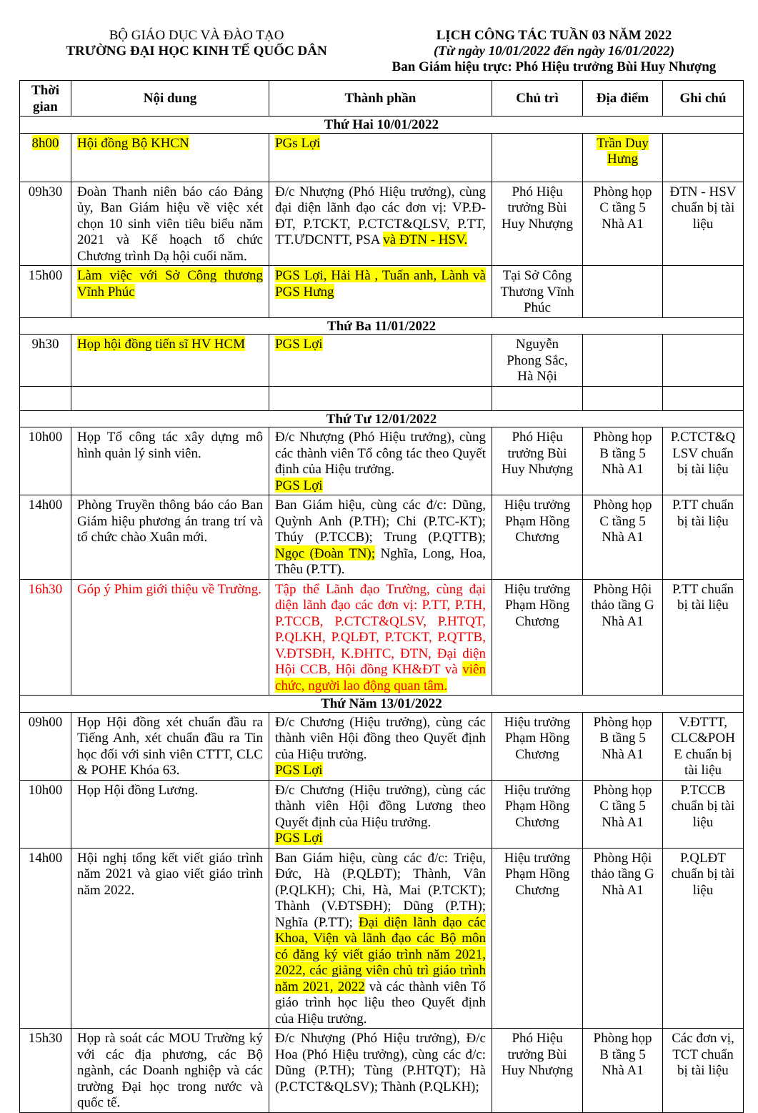BỘ GIÁO DỤC VÀ ĐÀO TẠO
TRƯỜNG ĐẠI HỌC KINH TẾ QUỐC DÂN
LỊCH CÔNG TÁC TUẦN 03 NĂM 2022
(Từ ngày 10/01/2022 đến ngày 16/01/2022)
Ban Giám hiệu trực: Phó Hiệu trưởng Bùi Huy Nhượng
| Thời gian | Nội dung | Thành phần | Chủ trì | Địa điểm | Ghi chú |
| --- | --- | --- | --- | --- | --- |
| Thứ Hai 10/01/2022 | | | | | |
| 8h00 | Hội đồng Bộ KHCN | PGs Lợi | | Trần Duy Hưng | |
| 09h30 | Đoàn Thanh niên báo cáo Đảng ủy, Ban Giám hiệu về việc xét chọn 10 sinh viên tiêu biểu năm 2021 và Kế hoạch tổ chức Chương trình Dạ hội cuối năm. | Đ/c Nhượng (Phó Hiệu trưởng), cùng đại diện lãnh đạo các đơn vị: VP.Đ-ĐT, P.TCKT, P.CTCT&QLSV, P.TT, TT.ƯDCNTT, PSA và ĐTN - HSV. | Phó Hiệu trưởng Bùi Huy Nhượng | Phòng họp C tầng 5 Nhà A1 | ĐTN - HSV chuẩn bị tài liệu |
| 15h00 | Làm việc với Sở Công thương Vĩnh Phúc | PGS Lợi, Hải Hà , Tuấn anh, Lành và PGS Hưng | Tại Sở Công Thương Vĩnh Phúc | | |
| Thứ Ba 11/01/2022 | | | | | |
| 9h30 | Họp hội đồng tiến sĩ HV HCM | PGS Lợi | Nguyễn Phong Sắc, Hà Nội | | |
| Thứ Tư 12/01/2022 | | | | | |
| 10h00 | Họp Tổ công tác xây dựng mô hình quản lý sinh viên. | Đ/c Nhượng (Phó Hiệu trưởng), cùng các thành viên Tổ công tác theo Quyết định của Hiệu trưởng. PGS Lợi | Phó Hiệu trưởng Bùi Huy Nhượng | Phòng họp B tầng 5 Nhà A1 | P.CTCT&Q LSV chuẩn bị tài liệu |
| 14h00 | Phòng Truyền thông báo cáo Ban Giám hiệu phương án trang trí và tổ chức chào Xuân mới. | Ban Giám hiệu, cùng các đ/c: Dũng, Quỳnh Anh (P.TH); Chi (P.TC-KT); Thúy (P.TCCB); Trung (P.QTTB); Ngọc (Đoàn TN); Nghĩa, Long, Hoa, Thêu (P.TT). | Hiệu trưởng Phạm Hồng Chương | Phòng họp C tầng 5 Nhà A1 | P.TT chuẩn bị tài liệu |
| 16h30 | Góp ý Phim giới thiệu về Trường. | Tập thể Lãnh đạo Trường, cùng đại diện lãnh đạo các đơn vị: P.TT, P.TH, P.TCCB, P.CTCT&QLSV, P.HTQT, P.QLKH, P.QLĐT, P.TCKT, P.QTTB, V.ĐTSĐH, K.ĐHTC, ĐTN, Đại diện Hội CCB, Hội đồng KH&ĐT và viên chức, người lao động quan tâm. | Hiệu trưởng Phạm Hồng Chương | Phòng Hội thảo tầng G Nhà A1 | P.TT chuẩn bị tài liệu |
| Thứ Năm 13/01/2022 | | | | | |
| 09h00 | Họp Hội đồng xét chuẩn đầu ra Tiếng Anh, xét chuẩn đầu ra Tin học đối với sinh viên CTTT, CLC & POHE Khóa 63. | Đ/c Chương (Hiệu trưởng), cùng các thành viên Hội đồng theo Quyết định của Hiệu trưởng. PGS Lợi | Hiệu trưởng Phạm Hồng Chương | Phòng họp B tầng 5 Nhà A1 | V.ĐTTT, CLC&POH E chuẩn bị tài liệu |
| 10h00 | Họp Hội đồng Lương. | Đ/c Chương (Hiệu trưởng), cùng các thành viên Hội đồng Lương theo Quyết định của Hiệu trưởng. PGS Lợi | Hiệu trưởng Phạm Hồng Chương | Phòng họp C tầng 5 Nhà A1 | P.TCCB chuẩn bị tài liệu |
| 14h00 | Hội nghị tổng kết viết giáo trình năm 2021 và giao viết giáo trình năm 2022. | Ban Giám hiệu, cùng các đ/c: Triệu, Đức, Hà (P.QLĐT); Thành, Vân (P.QLKH); Chi, Hà, Mai (P.TCKT); Thành (V.ĐTSĐH); Dũng (P.TH); Nghĩa (P.TT); Đại diện lãnh đạo các Khoa, Viện và lãnh đạo các Bộ môn có đăng ký viết giáo trình năm 2021, 2022, các giảng viên chủ trì giáo trình năm 2021, 2022 và các thành viên Tổ giáo trình học liệu theo Quyết định của Hiệu trưởng. | Hiệu trưởng Phạm Hồng Chương | Phòng Hội thảo tầng G Nhà A1 | P.QLĐT chuẩn bị tài liệu |
| 15h30 | Họp rà soát các MOU Trường ký với các địa phương, các Bộ ngành, các Doanh nghiệp và các trường Đại học trong nước và quốc tế. | Đ/c Nhượng (Phó Hiệu trưởng), Đ/c Hoa (Phó Hiệu trưởng), cùng các đ/c: Dũng (P.TH); Tùng (P.HTQT); Hà (P.CTCT&QLSV); Thành (P.QLKH); | Phó Hiệu trưởng Bùi Huy Nhượng | Phòng họp B tầng 5 Nhà A1 | Các đơn vị, TCT chuẩn bị tài liệu |